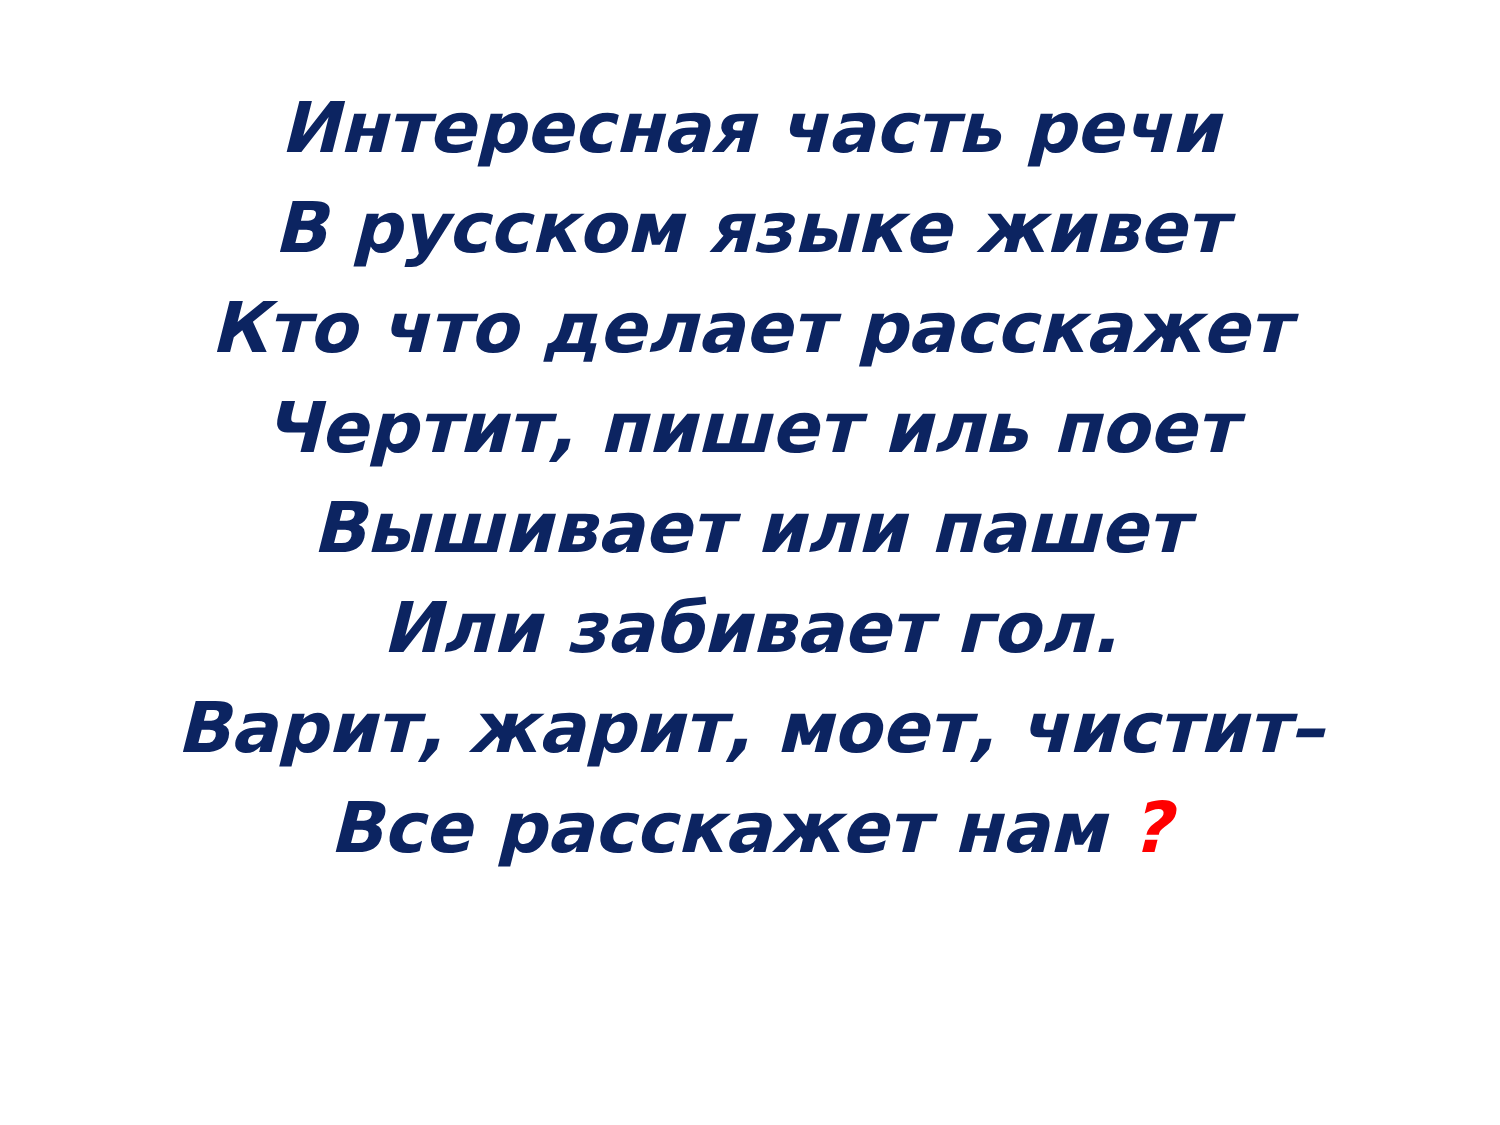Интересная часть речи
В русском языке живет
Кто что делает расскажет
Чертит, пишет иль поет
Вышивает или пашет
Или забивает гол.
Варит, жарит, моет, чистит–
Все расскажет нам ?